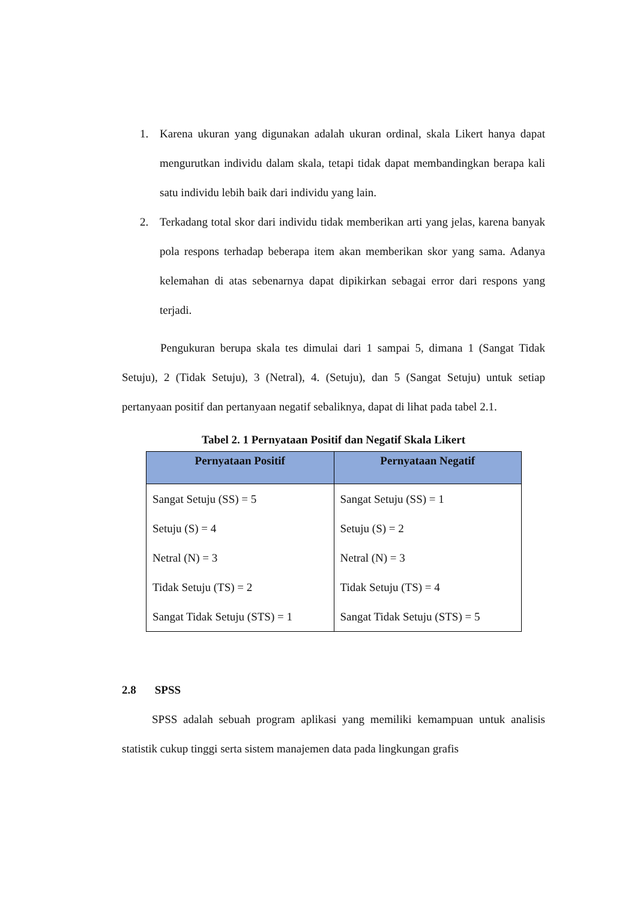1. Karena ukuran yang digunakan adalah ukuran ordinal, skala Likert hanya dapat mengurutkan individu dalam skala, tetapi tidak dapat membandingkan berapa kali satu individu lebih baik dari individu yang lain.
2. Terkadang total skor dari individu tidak memberikan arti yang jelas, karena banyak pola respons terhadap beberapa item akan memberikan skor yang sama. Adanya kelemahan di atas sebenarnya dapat dipikirkan sebagai error dari respons yang terjadi.
Pengukuran berupa skala tes dimulai dari 1 sampai 5, dimana 1 (Sangat Tidak Setuju), 2 (Tidak Setuju), 3 (Netral), 4. (Setuju), dan 5 (Sangat Setuju) untuk setiap pertanyaan positif dan pertanyaan negatif sebaliknya, dapat di lihat pada tabel 2.1.
Tabel 2. 1 Pernyataan Positif dan Negatif Skala Likert
| Pernyataan Positif | Pernyataan Negatif |
| --- | --- |
| Sangat Setuju (SS) = 5 Setuju (S) = 4 Netral (N) = 3 Tidak Setuju (TS) = 2 Sangat Tidak Setuju (STS) = 1 | Sangat Setuju (SS) = 1 Setuju (S) = 2 Netral (N) = 3 Tidak Setuju (TS) = 4 Sangat Tidak Setuju (STS) = 5 |
2.8 SPSS
SPSS adalah sebuah program aplikasi yang memiliki kemampuan untuk analisis statistik cukup tinggi serta sistem manajemen data pada lingkungan grafis